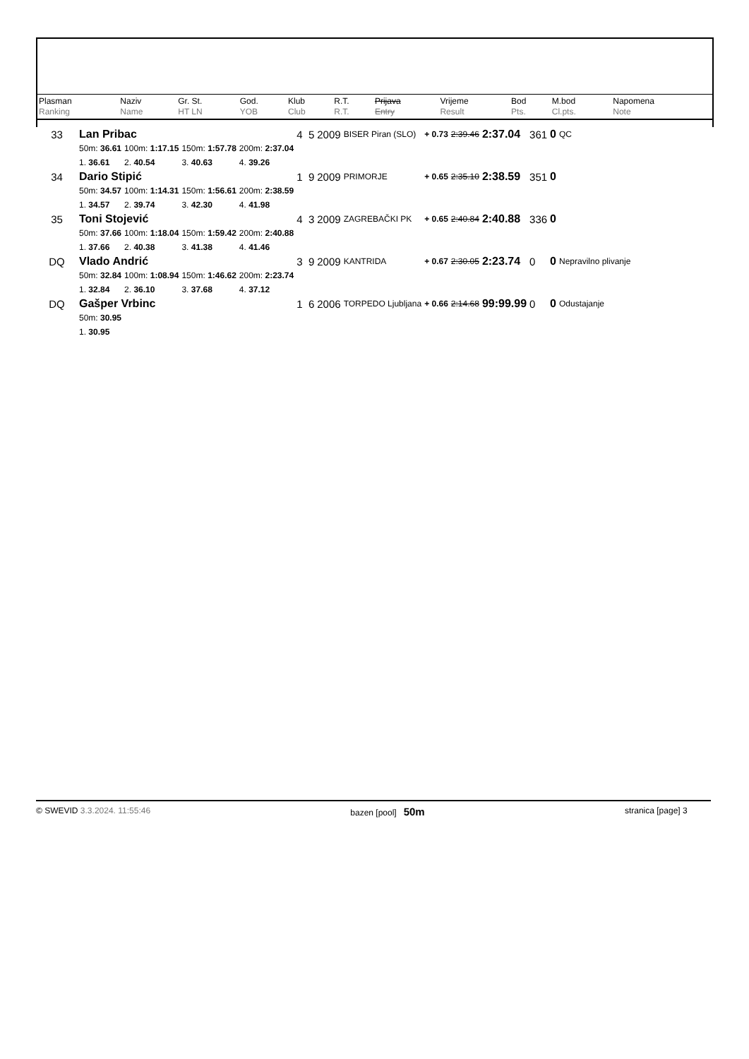| Plasman Ranking | Naziv Name | Gr. St. HT LN | God. YOB | Klub Club | R.T. R.T. | Prijava Entry | Vrijeme Result | Bod Pts. | M.bod Cl.pts. | Napomena Note |
| 33 | Lan Pribac | | | | 4 5 | 2009 | BISER Piran (SLO) | + 0.73 | 2:39.46 | 2:37.04 | 361 | 0 | QC |
| | 50m: 36.61 | 100m: 1:17.15 | 150m: 1:57.78 | 200m: 2:37.04 | | | | | | | | | |
| | 1. 36.61 | 2. 40.54 | 3. 40.63 | 4. 39.26 | | | | | | | | | |
| 34 | Dario Stipić | | | | 1 9 | 2009 | PRIMORJE | + 0.65 | 2:35.10 | 2:38.59 | 351 | 0 | |
| | 50m: 34.57 | 100m: 1:14.31 | 150m: 1:56.61 | 200m: 2:38.59 | | | | | | | | | |
| | 1. 34.57 | 2. 39.74 | 3. 42.30 | 4. 41.98 | | | | | | | | | |
| 35 | Toni Stojević | | | | 4 3 | 2009 | ZAGREBAČKI PK | + 0.65 | 2:40.84 | 2:40.88 | 336 | 0 | |
| | 50m: 37.66 | 100m: 1:18.04 | 150m: 1:59.42 | 200m: 2:40.88 | | | | | | | | | |
| | 1. 37.66 | 2. 40.38 | 3. 41.38 | 4. 41.46 | | | | | | | | | |
| DQ | Vlado Andrić | | | | 3 9 | 2009 | KANTRIDA | + 0.67 | 2:30.05 | 2:23.74 | 0 | 0 | Nepravilno plivanje |
| | 50m: 32.84 | 100m: 1:08.94 | 150m: 1:46.62 | 200m: 2:23.74 | | | | | | | | | |
| | 1. 32.84 | 2. 36.10 | 3. 37.68 | 4. 37.12 | | | | | | | | | |
| DQ | Gašper Vrbinc | | | | 1 6 | 2006 | TORPEDO Ljubljana | + 0.66 | 2:14.68 | 99:99.99 | 0 | 0 | Odustajanje |
| | 50m: 30.95 | | | | | | | | | | | | |
| | 1. 30.95 | | | | | | | | | | | | |
© SWEVID 3.3.2024. 11:55:46 bazen [pool] 50m stranica [page] 3